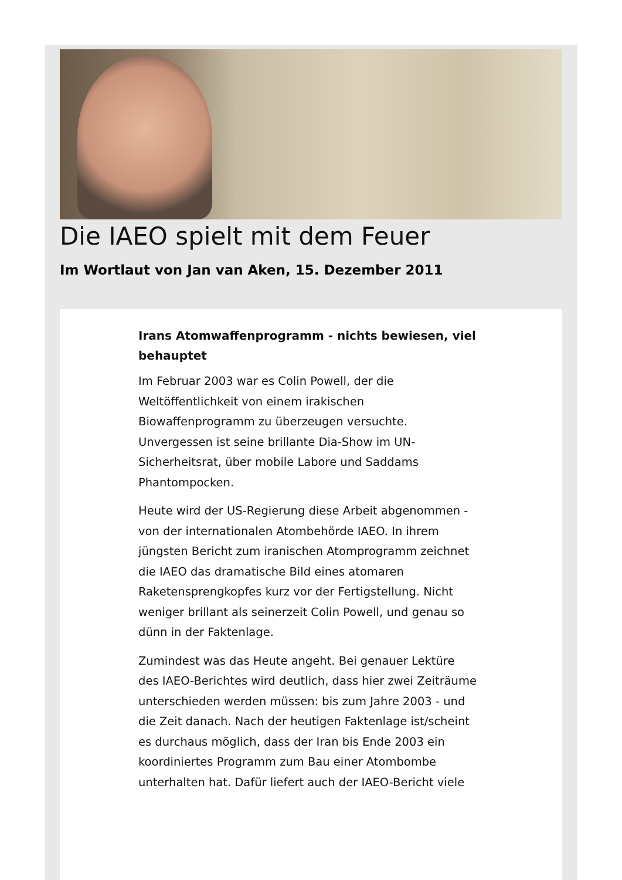Die IAEO spielt mit dem Feuer
Im Wortlaut von Jan van Aken, 15. Dezember 2011
Irans Atomwaffenprogramm - nichts bewiesen, viel behauptet
Im Februar 2003 war es Colin Powell, der die Weltöffentlichkeit von einem irakischen Biowaffenprogramm zu überzeugen versuchte. Unvergessen ist seine brillante Dia-Show im UN-Sicherheitsrat, über mobile Labore und Saddams Phantompocken.
Heute wird der US-Regierung diese Arbeit abgenommen - von der internationalen Atombehörde IAEO. In ihrem jüngsten Bericht zum iranischen Atomprogramm zeichnet die IAEO das dramatische Bild eines atomaren Raketensprengkopfes kurz vor der Fertigstellung. Nicht weniger brillant als seinerzeit Colin Powell, und genau so dünn in der Faktenlage.
Zumindest was das Heute angeht. Bei genauer Lektüre des IAEO-Berichtes wird deutlich, dass hier zwei Zeiträume unterschieden werden müssen: bis zum Jahre 2003 - und die Zeit danach. Nach der heutigen Faktenlage ist/scheint es durchaus möglich, dass der Iran bis Ende 2003 ein koordiniertes Programm zum Bau einer Atombombe unterhalten hat. Dafür liefert auch der IAEO-Bericht viele